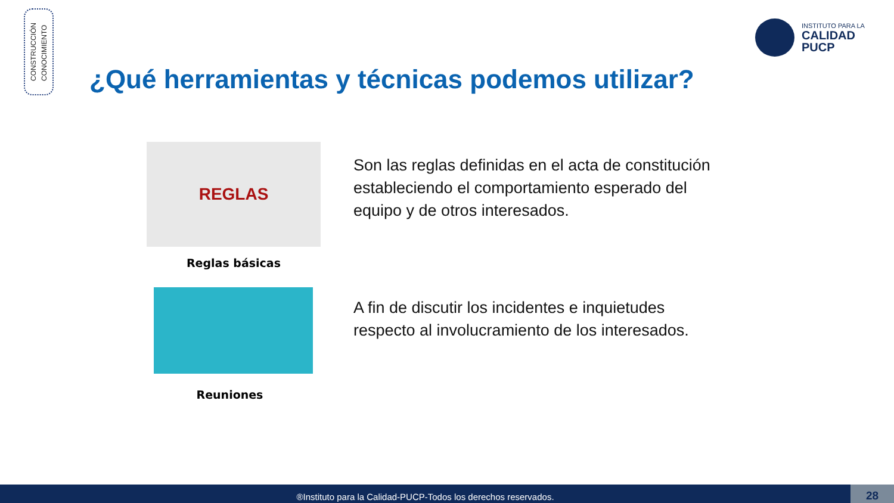CONSTRUCCIÓN
CONOCIMIENTO
INSTITUTO PARA LA
CALIDAD
PUCP
¿Qué herramientas y técnicas podemos utilizar?
REGLAS
Reglas básicas
Son las reglas definidas en el acta de constitución estableciendo el comportamiento esperado del equipo y de otros interesados.
Reuniones
A fin de discutir los incidentes e inquietudes respecto al involucramiento de los interesados.
®Instituto para la Calidad-PUCP-Todos los derechos reservados. 28